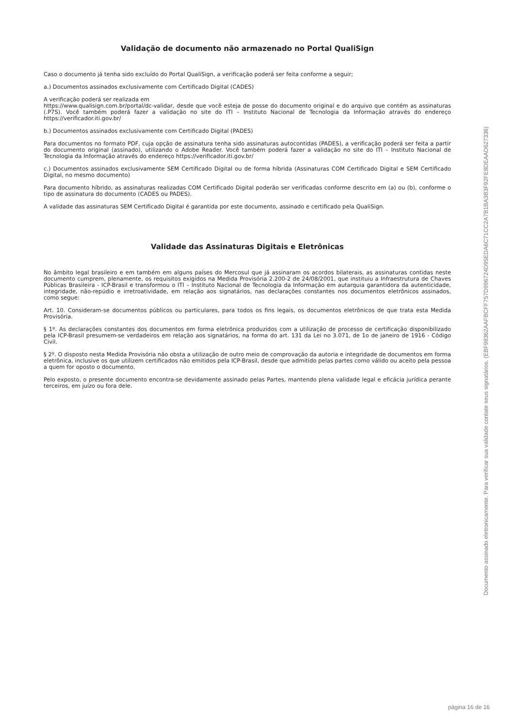Validação de documento não armazenado no Portal QualiSign
Caso o documento já tenha sido excluído do Portal QualiSign, a verificação poderá ser feita conforme a seguir;
a.) Documentos assinados exclusivamente com Certificado Digital (CADES)
A verificação poderá ser realizada em
https://www.qualisign.com.br/portal/dc-validar, desde que você esteja de posse do documento original e do arquivo que contém as assinaturas (.P7S). Você também poderá fazer a validação no site do ITI – Instituto Nacional de Tecnologia da Informação através do endereço https://verificador.iti.gov.br/
b.) Documentos assinados exclusivamente com Certificado Digital (PADES)
Para documentos no formato PDF, cuja opção de assinatura tenha sido assinaturas autocontidas (PADES), a verificação poderá ser feita a partir do documento original (assinado), utilizando o Adobe Reader. Você também poderá fazer a validação no site do ITI – Instituto Nacional de Tecnologia da Informação através do endereço https://verificador.iti.gov.br/
c.) Documentos assinados exclusivamente SEM Certificado Digital ou de forma híbrida (Assinaturas COM Certificado Digital e SEM Certificado Digital, no mesmo documento)
Para documento híbrido, as assinaturas realizadas COM Certificado Digital poderão ser verificadas conforme descrito em (a) ou (b), conforme o tipo de assinatura do documento (CADES ou PADES).
A validade das assinaturas SEM Certificado Digital é garantida por este documento, assinado e certificado pela QualiSign.
Validade das Assinaturas Digitais e Eletrônicas
No âmbito legal brasileiro e em também em alguns países do Mercosul que já assinaram os acordos bilaterais, as assinaturas contidas neste documento cumprem, plenamente, os requisitos exigidos na Medida Provisória 2.200-2 de 24/08/2001, que instituiu a Infraestrutura de Chaves Públicas Brasileira - ICP-Brasil e transformou o ITI – Instituto Nacional de Tecnologia da Informação em autarquia garantidora da autenticidade, integridade, não-repúdio e irretroatividade, em relação aos signatários, nas declarações constantes nos documentos eletrônicos assinados, como segue:
Art. 10. Consideram-se documentos públicos ou particulares, para todos os fins legais, os documentos eletrônicos de que trata esta Medida Provisória.
§ 1º. As declarações constantes dos documentos em forma eletrônica produzidos com a utilização de processo de certificação disponibilizado pela ICP-Brasil presumem-se verdadeiros em relação aos signatários, na forma do art. 131 da Lei no 3.071, de 1o de janeiro de 1916 - Código Civil.
§ 2º. O disposto nesta Medida Provisória não obsta a utilização de outro meio de comprovação da autoria e integridade de documentos em forma eletrônica, inclusive os que utilizem certificados não emitidos pela ICP-Brasil, desde que admitido pelas partes como válido ou aceito pela pessoa a quem for oposto o documento.
Pelo exposto, o presente documento encontra-se devidamente assinado pelas Partes, mantendo plena validade legal e eficácia jurídica perante terceiros, em juízo ou fora dele.
Documento assinado eletronicamente. Para verificar sua validade contate seus signatários. (EBF98362AAFBCFF757D996724D95EDA6C71CC2A7B1BA3B3F92FE8DEAAD627336)
página 16 de 16